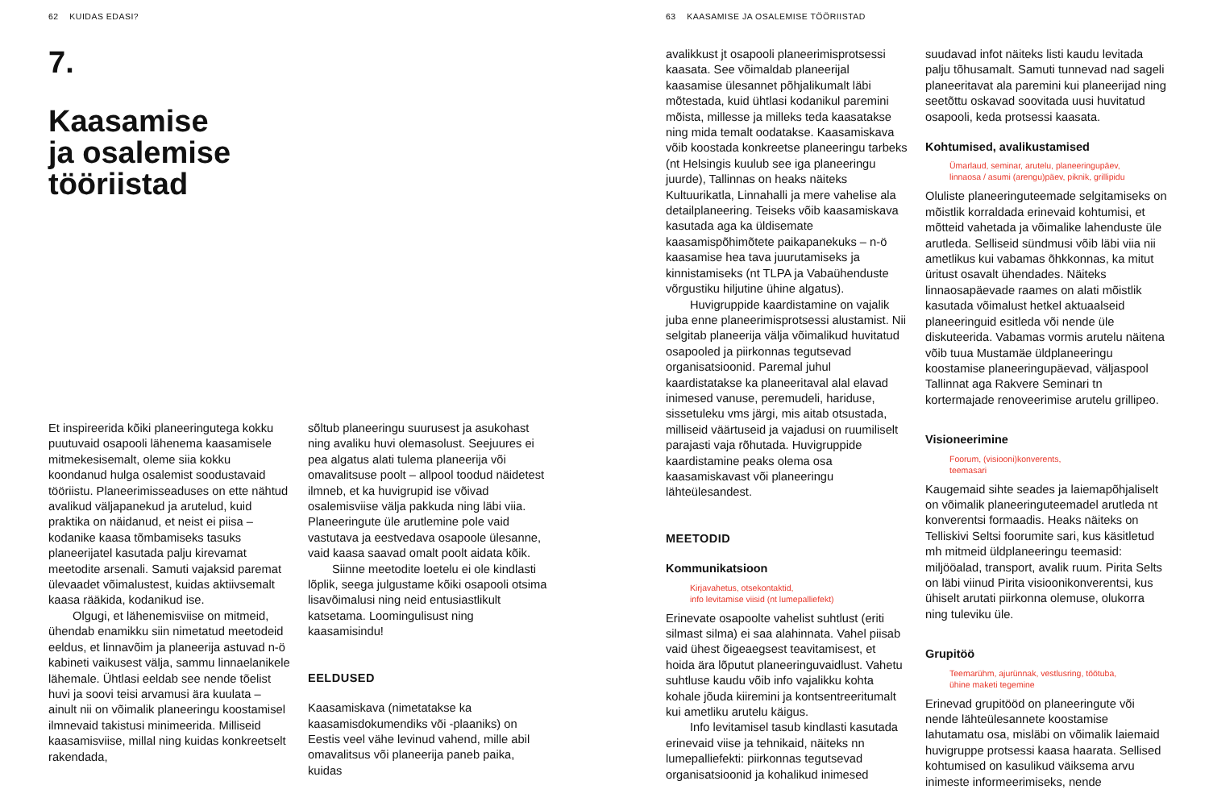62 KUIDAS EDASI?
7.
Kaasamise
ja osalemise
tööriistad
Et inspireerida kõiki planeeringutega kokku puutuvaid osapooli lähenema kaasamisele mitmekesisemalt, oleme siia kokku koondanud hulga osalemist soodustavaid tööriistu. Planeerimisseaduses on ette nähtud avalikud väljapanekud ja arutelud, kuid praktika on näidanud, et neist ei piisa – kodanike kaasa tõmbamiseks tasuks planeerijatel kasutada palju kirevamat meetodite arsenali. Samuti vajaksid paremat ülevaadet võimalustest, kuidas aktiivsemalt kaasa rääkida, kodanikud ise.
Olgugi, et lähenemisviise on mitmeid, ühendab enamikku siin nimetatud meetodeid eeldus, et linnavõim ja planeerija astuvad n-ö kabineti vaikusest välja, sammu linnaelanikele lähemale. Ühtlasi eeldab see nende tõelist huvi ja soovi teisi arvamusi ära kuulata – ainult nii on võimalik planeeringu koostamisel ilmnevaid takistusi minimeerida. Milliseid kaasamisviise, millal ning kuidas konkreetselt rakendada,
sõltub planeeringu suurusest ja asukohast ning avaliku huvi olemasolust. Seejuures ei pea algatus alati tulema planeerija või omavalitsuse poolt – allpool toodud näidetest ilmneb, et ka huvigrupid ise võivad osalemisviise välja pakkuda ning läbi viia. Planeeringute üle arutlemine pole vaid vastutava ja eestvedava osapoole ülesanne, vaid kaasa saavad omalt poolt aidata kõik.
Siinne meetodite loetelu ei ole kindlasti lõplik, seega julgustame kõiki osapooli otsima lisavõimalusi ning neid entusiastlikult katsetama. Loomingulisust ning kaasamisindu!
EELDUSED
Kaasamiskava (nimetatakse ka kaasamisdokumendiks või -plaaniks) on Eestis veel vähe levinud vahend, mille abil omavalitsus või planeerija paneb paika, kuidas
63 KAASAMISE JA OSALEMISE TÖÖRIISTAD
avalikkust jt osapooli planeerimisprotsessi kaasata. See võimaldab planeerijal kaasamise ülesannet põhjalikumalt läbi mõtestada, kuid ühtlasi kodanikul paremini mõista, millesse ja milleks teda kaasatakse ning mida temalt oodatakse. Kaasamiskava võib koostada konkreetse planeeringu tarbeks (nt Helsingis kuulub see iga planeeringu juurde), Tallinnas on heaks näiteks Kultuurikatla, Linnahalli ja mere vahelise ala detailplaneering. Teiseks võib kaasamiskava kasutada aga ka üldisemate kaasamispõhimõtete paikapanekuks – n-ö kaasamise hea tava juurutamiseks ja kinnistamiseks (nt TLPA ja Vabaühenduste võrgustiku hiljutine ühine algatus).
Huvigruppide kaardistamine on vajalik juba enne planeerimisprotsessi alustamist. Nii selgitab planeerija välja võimalikud huvitatud osapooled ja piirkonnas tegutsevad organisatsioonid. Paremal juhul kaardistatakse ka planeeritaval alal elavad inimesed vanuse, peremudeli, hariduse, sissetuleku vms järgi, mis aitab otsustada, milliseid väärtuseid ja vajadusi on ruumiliselt parajasti vaja rõhutada. Huvigruppide kaardistamine peaks olema osa kaasamiskavast või planeeringu lähteülesandest.
MEETODID
Kommunikatsioon
Kirjavahetus, otsekontaktid,
info levitamise viisid (nt lumepalliefekt)
Erinevate osapoolte vahelist suhtlust (eriti silmast silma) ei saa alahinnata. Vahel piisab vaid ühest õigeaegsest teavitamisest, et hoida ära lõputut planeeringuvaidlust. Vahetu suhtluse kaudu võib info vajalikku kohta kohale jõuda kiiremini ja kontsentreeritumalt kui ametliku arutelu käigus.
Info levitamisel tasub kindlasti kasutada erinevaid viise ja tehnikaid, näiteks nn lumepalliefekti: piirkonnas tegutsevad organisatsioonid ja kohalikud inimesed
suudavad infot näiteks listi kaudu levitada palju tõhusamalt. Samuti tunnevad nad sageli planeeritavat ala paremini kui planeerijad ning seetõttu oskavad soovitada uusi huvitatud osapooli, keda protsessi kaasata.
Kohtumised, avalikustamised
Ümarlaud, seminar, arutelu, planeeringupäev,
linnaosa / asumi (arengu)päev, piknik, grillipidu
Oluliste planeeringuteemade selgitamiseks on mõistlik korraldada erinevaid kohtumisi, et mõtteid vahetada ja võimalike lahenduste üle arutleda. Selliseid sündmusi võib läbi viia nii ametlikus kui vabamas õhkkonnas, ka mitut üritust osavalt ühendades. Näiteks linnaosapäevade raames on alati mõistlik kasutada võimalust hetkel aktuaalseid planeeringuid esitleda või nende üle diskuteerida. Vabamas vormis arutelu näitena võib tuua Mustamäe üldplaneeringu koostamise planeeringupäevad, väljaspool Tallinnat aga Rakvere Seminari tn kortermajade renoveerimise arutelu grillipeo.
Visioneerimine
Foorum, (visiooni)konverents,
teemasari
Kaugemaid sihte seades ja laiemapõhjaliselt on võimalik planeeringuteemadel arutleda nt konverentsi formaadis. Heaks näiteks on Telliskivi Seltsi foorumite sari, kus käsitletud mh mitmeid üldplaneeringu teemasid: miljööalad, transport, avalik ruum. Pirita Selts on läbi viinud Pirita visioonikonverentsi, kus ühiselt arutati piirkonna olemuse, olukorra ning tuleviku üle.
Grupitöö
Teemarühm, ajurünnak, vestlusring, töötuba,
ühine maketi tegemine
Erinevad grupitööd on planeeringute või nende lähteülesannete koostamise lahutamatu osa, misläbi on võimalik laiemaid huvigruppe protsessi kaasa haarata. Sellised kohtumised on kasulikud väiksema arvu inimeste informeerimiseks, nende